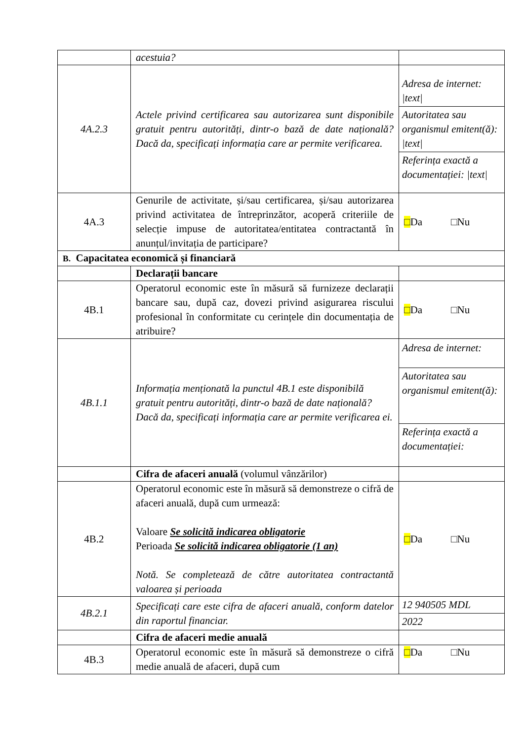| | acestuia? | |
| 4A.2.3 | Actele privind certificarea sau autorizarea sunt disponibile gratuit pentru autorități, dintr-o bază de date națională? Dacă da, specificați informația care ar permite verificarea. | / Adresa de internet: /text/ / / Autoritatea sau organismul emitent(ă): /text/ / / Referința exactă a documentației: /text/ / |
| 4A.3 | Genurile de activitate, și/sau certificarea, și/sau autorizarea privind activitatea de întreprinzător, acoperă criteriile de selecție impuse de autoritatea/entitatea contractantă în anunțul/invitația de participare? | □ Da □Nu |
| B. Capacitatea economică și financiară | | |
| | Declarații bancare | |
| 4B.1 | Operatorul economic este în măsură să furnizeze declarații bancare sau, după caz, dovezi privind asigurarea riscului profesional în conformitate cu cerințele din documentația de atribuire? | □ Da □Nu |
| 4B.1.1 | Informația menționată la punctul 4B.1 este disponibilă gratuit pentru autorități, dintr-o bază de date națională? Dacă da, specificați informația care ar permite verificarea ei. | / Adresa de internet: / / Autoritatea sau organismul emitent(ă): / / Referința exactă a documentației: / |
| | Cifra de afaceri anuală (volumul vânzărilor) | |
| 4B.2 | Operatorul economic este în măsură să demonstreze o cifră de afaceri anuală, după cum urmează: Valoare Se solicită indicarea obligatorie Perioada Se solicită indicarea obligatorie (1 an) Notă. Se completează de către autoritatea contractantă valoarea și perioada | □ Da □Nu |
| 4B.2.1 | Specificați care este cifra de afaceri anuală, conform datelor din raportul financiar. | / 12 940505 MDL / / 2022 / |
| | Cifra de afaceri medie anuală | |
| 4B.3 | Operatorul economic este în măsură să demonstreze o cifră medie anuală de afaceri, după cum | □ Da □Nu |